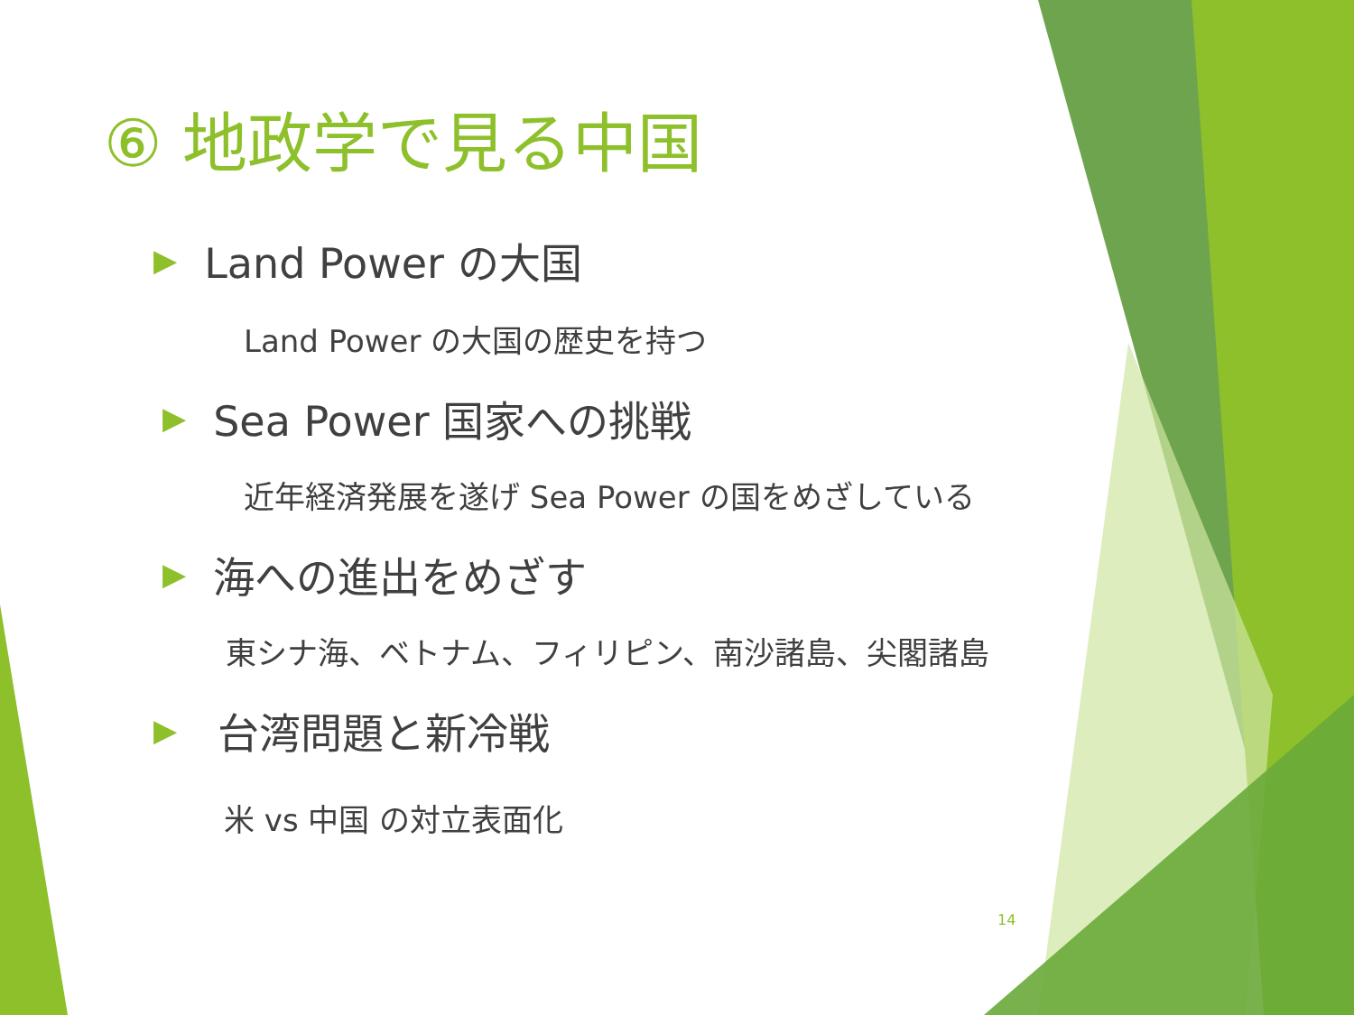⑥ 地政学で見る中国
▶ Land Power の大国
Land Power の大国の歴史を持つ
▶ Sea Power 国家への挑戦
近年経済発展を遂げ Sea Power の国をめざしている
▶ 海への進出をめざす
東シナ海、ベトナム、フィリピン、南沙諸島、尖閣諸島
▶ 台湾問題と新冷戦
米 vs 中国 の対立表面化
14